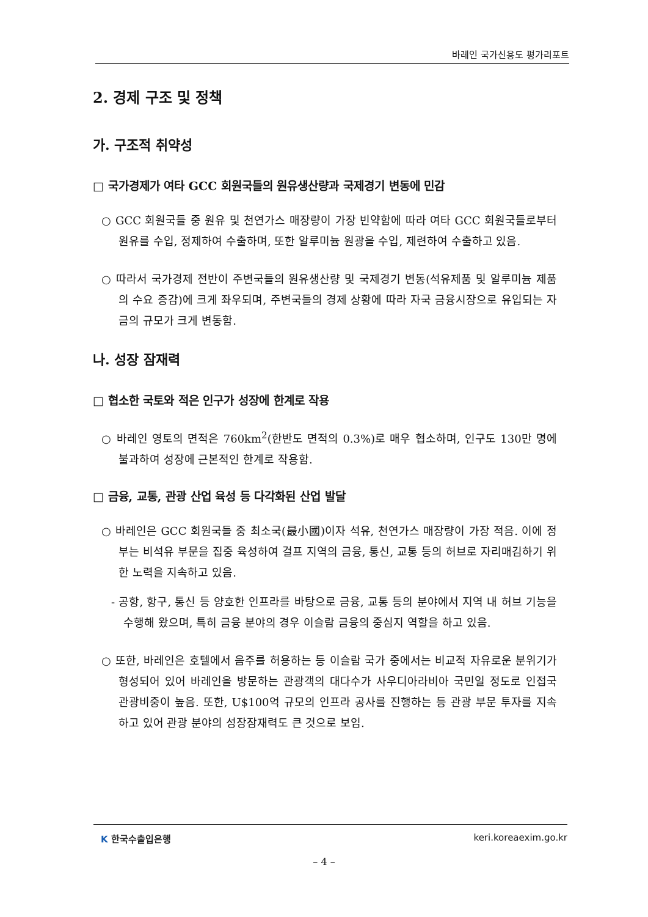바레인 국가신용도 평가리포트
2. 경제 구조 및 정책
가. 구조적 취약성
□ 국가경제가 여타 GCC 회원국들의 원유생산량과 국제경기 변동에 민감
○ GCC 회원국들 중 원유 및 천연가스 매장량이 가장 빈약함에 따라 여타 GCC 회원국들로부터 원유를 수입, 정제하여 수출하며, 또한 알루미늄 원광을 수입, 제련하여 수출하고 있음.
○ 따라서 국가경제 전반이 주변국들의 원유생산량 및 국제경기 변동(석유제품 및 알루미늄 제품의 수요 증감)에 크게 좌우되며, 주변국들의 경제 상황에 따라 자국 금융시장으로 유입되는 자금의 규모가 크게 변동함.
나. 성장 잠재력
□ 협소한 국토와 적은 인구가 성장에 한계로 작용
○ 바레인 영토의 면적은 760km<sup>2</sup>(한반도 면적의 0.3%)로 매우 협소하며, 인구도 130만 명에 불과하여 성장에 근본적인 한계로 작용함.
□ 금융, 교통, 관광 산업 육성 등 다각화된 산업 발달
○ 바레인은 GCC 회원국들 중 최소국(最小國)이자 석유, 천연가스 매장량이 가장 적음. 이에 정부는 비석유 부문을 집중 육성하여 걸프 지역의 금융, 통신, 교통 등의 허브로 자리매김하기 위한 노력을 지속하고 있음.
- 공항, 항구, 통신 등 양호한 인프라를 바탕으로 금융, 교통 등의 분야에서 지역 내 허브 기능을 수행해 왔으며, 특히 금융 분야의 경우 이슬람 금융의 중심지 역할을 하고 있음.
○ 또한, 바레인은 호텔에서 음주를 허용하는 등 이슬람 국가 중에서는 비교적 자유로운 분위기가 형성되어 있어 바레인을 방문하는 관광객의 대다수가 사우디아라비아 국민일 정도로 인접국 관광비중이 높음. 또한, U$100억 규모의 인프라 공사를 진행하는 등 관광 부문 투자를 지속하고 있어 관광 분야의 성장잠재력도 큰 것으로 보임.
K 한국수출입은행 keri.koreaexim.go.kr
– 4 –